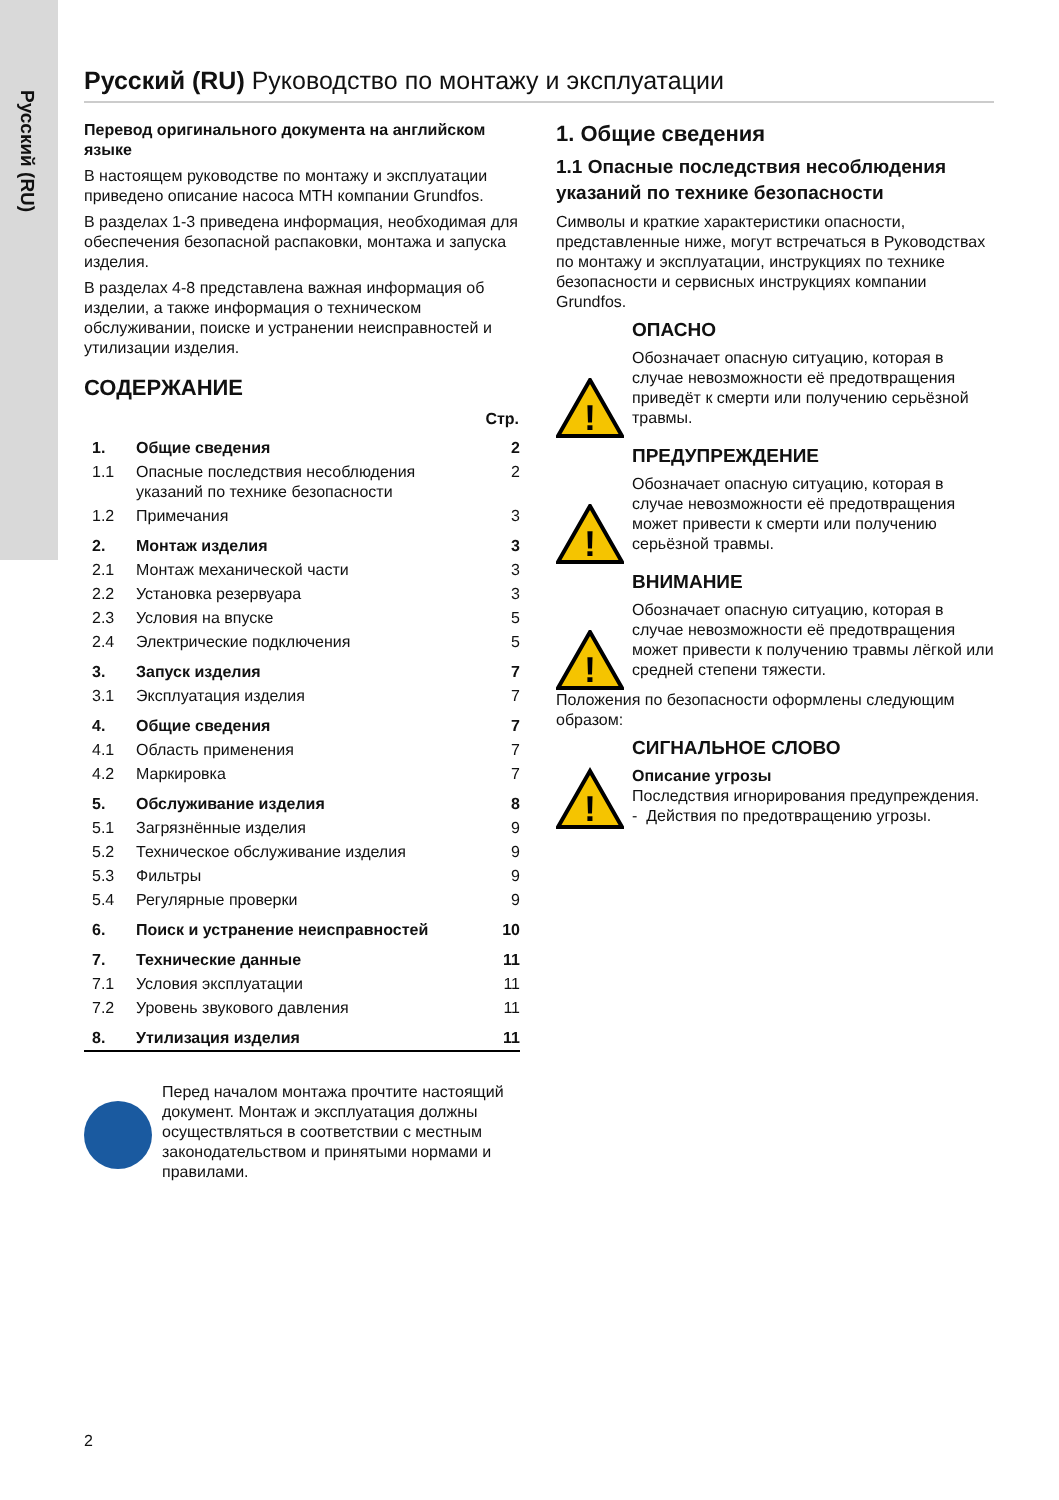Русский (RU)
Русский (RU) Руководство по монтажу и эксплуатации
Перевод оригинального документа на английском языке
В настоящем руководстве по монтажу и эксплуатации приведено описание насоса MTH компании Grundfos.
В разделах 1-3 приведена информация, необходимая для обеспечения безопасной распаковки, монтажа и запуска изделия.
В разделах 4-8 представлена важная информация об изделии, а также информация о техническом обслуживании, поиске и устранении неисправностей и утилизации изделия.
СОДЕРЖАНИЕ
| | | Стр. |
| 1. | Общие сведения | 2 |
| 1.1 | Опасные последствия несоблюдения указаний по технике безопасности | 2 |
| 1.2 | Примечания | 3 |
| 2. | Монтаж изделия | 3 |
| 2.1 | Монтаж механической части | 3 |
| 2.2 | Установка резервуара | 3 |
| 2.3 | Условия на впуске | 5 |
| 2.4 | Электрические подключения | 5 |
| 3. | Запуск изделия | 7 |
| 3.1 | Эксплуатация изделия | 7 |
| 4. | Общие сведения | 7 |
| 4.1 | Область применения | 7 |
| 4.2 | Маркировка | 7 |
| 5. | Обслуживание изделия | 8 |
| 5.1 | Загрязнённые изделия | 9 |
| 5.2 | Техническое обслуживание изделия | 9 |
| 5.3 | Фильтры | 9 |
| 5.4 | Регулярные проверки | 9 |
| 6. | Поиск и устранение неисправностей | 10 |
| 7. | Технические данные | 11 |
| 7.1 | Условия эксплуатации | 11 |
| 7.2 | Уровень звукового давления | 11 |
| 8. | Утилизация изделия | 11 |
Перед началом монтажа прочтите настоящий документ. Монтаж и эксплуатация должны осуществляться в соответствии с местным законодательством и принятыми нормами и правилами.
1. Общие сведения
1.1 Опасные последствия несоблюдения указаний по технике безопасности
Символы и краткие характеристики опасности, представленные ниже, могут встречаться в Руководствах по монтажу и эксплуатации, инструкциях по технике безопасности и сервисных инструкциях компании Grundfos.
ОПАСНО
!
Обозначает опасную ситуацию, которая в случае невозможности её предотвращения приведёт к смерти или получению серьёзной травмы.
ПРЕДУПРЕЖДЕНИЕ
!
Обозначает опасную ситуацию, которая в случае невозможности её предотвращения может привести к смерти или получению серьёзной травмы.
ВНИМАНИЕ
!
Обозначает опасную ситуацию, которая в случае невозможности её предотвращения может привести к получению травмы лёгкой или средней степени тяжести.
Положения по безопасности оформлены следующим образом:
СИГНАЛЬНОЕ СЛОВО
!
Описание угрозы
Последствия игнорирования предупреждения.
- Действия по предотвращению угрозы.
2